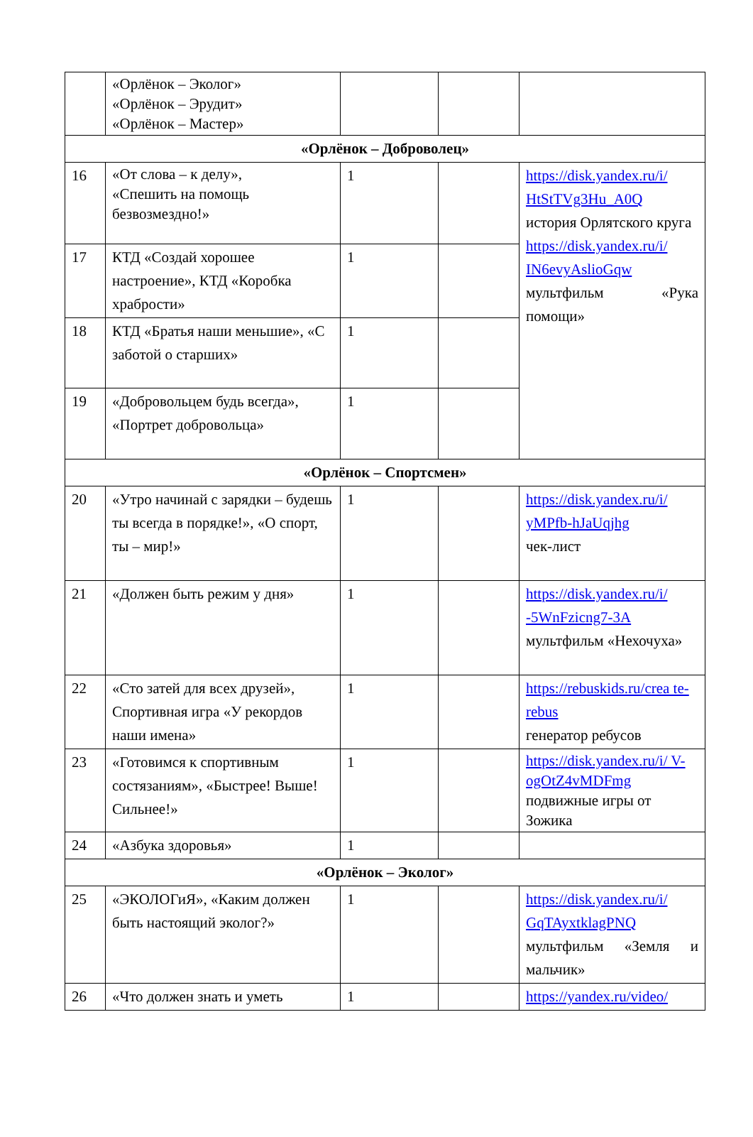| | «Орлёнок – Эколог» «Орлёнок – Эрудит» «Орлёнок – Мастер» | | | |
| «Орлёнок – Доброволец» | | | | |
| 16 | «От слова – к делу», «Спешить на помощь безвозмездно!» | 1 | | https://disk.yandex.ru/i/ HtStTVg3Hu_A0Q история Орлятского круга https://disk.yandex.ru/i/ IN6evyAslioGqw мультфильм «Рука помощи» |
| 17 | КТД «Создай хорошее настроение», КТД «Коробка храбрости» | 1 | | |
| 18 | КТД «Братья наши меньшие», «С заботой о старших» | 1 | | |
| 19 | «Добровольцем будь всегда», «Портрет добровольца» | 1 | | |
| «Орлёнок – Спортсмен» | | | | |
| 20 | «Утро начинай с зарядки – будешь ты всегда в порядке!», «О спорт, ты – мир!» | 1 | | https://disk.yandex.ru/i/ yMPfb-hJaUqjhg чек-лист |
| 21 | «Должен быть режим у дня» | 1 | | https://disk.yandex.ru/i/ -5WnFzicng7-3A мультфильм «Нехочуха» |
| 22 | «Сто затей для всех друзей», Спортивная игра «У рекордов наши имена» | 1 | | https://rebuskids.ru/crea te-rebus генератор ребусов |
| 23 | «Готовимся к спортивным состязаниям», «Быстрее! Выше! Сильнее!» | 1 | | https://disk.yandex.ru/i/ V-ogOtZ4vMDFmg подвижные игры от Зожика |
| 24 | «Азбука здоровья» | 1 | | |
| «Орлёнок – Эколог» | | | | |
| 25 | «ЭКОЛОГиЯ», «Каким должен быть настоящий эколог?» | 1 | | https://disk.yandex.ru/i/ GqTAyxtklagPNQ мультфильм «Земля и мальчик» |
| 26 | «Что должен знать и уметь | 1 | | https://yandex.ru/video/ |